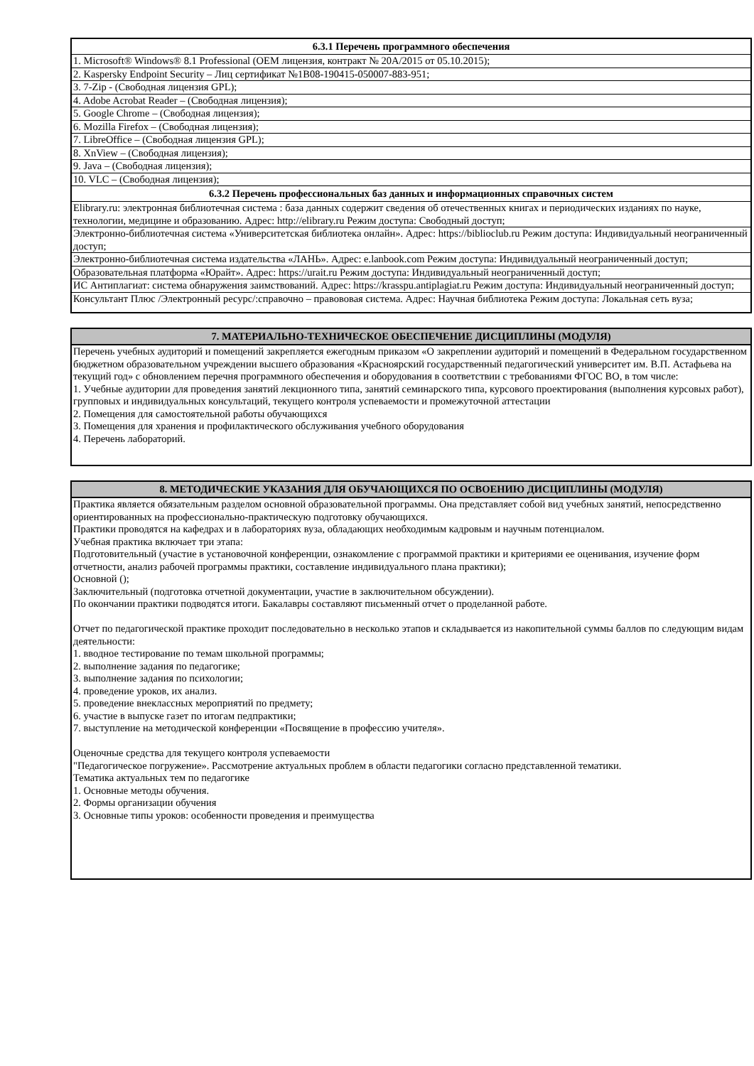| 6.3.1 Перечень программного обеспечения |
| --- |
| 1. Microsoft® Windows® 8.1 Professional (OEM лицензия, контракт № 20А/2015 от 05.10.2015); |
| 2. Kaspersky Endpoint Security – Лиц сертификат №1B08-190415-050007-883-951; |
| 3. 7-Zip - (Свободная лицензия GPL); |
| 4. Adobe Acrobat Reader – (Свободная лицензия); |
| 5. Google Chrome – (Свободная лицензия); |
| 6. Mozilla Firefox – (Свободная лицензия); |
| 7. LibreOffice – (Свободная лицензия GPL); |
| 8. XnView – (Свободная лицензия); |
| 9. Java – (Свободная лицензия); |
| 10. VLC – (Свободная лицензия); |
| 6.3.2 Перечень профессиональных баз данных и информационных справочных систем |
| Elibrary.ru: электронная библиотечная система : база данных содержит сведения об отечественных книгах и периодических изданиях по науке, технологии, медицине и образованию. Адрес: http://elibrary.ru Режим доступа: Свободный доступ; |
| Электронно-библиотечная система «Университетская библиотека онлайн». Адрес: https://biblioclub.ru Режим доступа: Индивидуальный неограниченный доступ; |
| Электронно-библиотечная система издательства «ЛАНЬ». Адрес: e.lanbook.com Режим доступа: Индивидуальный неограниченный доступ; |
| Образовательная платформа «Юрайт». Адрес: https://urait.ru Режим доступа: Индивидуальный неограниченный доступ; |
| ИС Антиплагиат: система обнаружения заимствований. Адрес: https://krasspu.antiplagiat.ru Режим доступа: Индивидуальный неограниченный доступ; |
| Консультант Плюс /Электронный ресурс/:справочно – правововая система. Адрес: Научная библиотека Режим доступа: Локальная сеть вуза; |
| 7. МАТЕРИАЛЬНО-ТЕХНИЧЕСКОЕ ОБЕСПЕЧЕНИЕ ДИСЦИПЛИНЫ (МОДУЛЯ) |
| --- |
| Перечень учебных аудиторий и помещений закрепляется ежегодным приказом «О закреплении аудиторий и помещений в Федеральном государственном бюджетном образовательном учреждении высшего образования «Красноярский государственный педагогический университет им. В.П. Астафьева на текущий год» с обновлением перечня программного обеспечения и оборудования в соответствии с требованиями ФГОС ВО, в том числе: 1. Учебные аудитории для проведения занятий лекционного типа, занятий семинарского типа, курсового проектирования (выполнения курсовых работ), групповых и индивидуальных консультаций, текущего контроля успеваемости и промежуточной аттестации 2. Помещения для самостоятельной работы обучающихся 3. Помещения для хранения и профилактического обслуживания учебного оборудования 4. Перечень лабораторий. |
| 8. МЕТОДИЧЕСКИЕ УКАЗАНИЯ ДЛЯ ОБУЧАЮЩИХСЯ ПО ОСВОЕНИЮ ДИСЦИПЛИНЫ (МОДУЛЯ) |
| --- |
| Практика является обязательным разделом основной образовательной программы. Она представляет собой вид учебных занятий, непосредственно ориентированных на профессионально-практическую подготовку обучающихся. Практики проводятся на кафедрах и в лабораториях вуза, обладающих необходимым кадровым и научным потенциалом. Учебная практика включает три этапа: Подготовительный (участие в установочной конференции, ознакомление с программой практики и критериями ее оценивания, изучение форм отчетности, анализ рабочей программы практики, составление индивидуального плана практики); Основной (); Заключительный (подготовка отчетной документации, участие в заключительном обсуждении). По окончании практики подводятся итоги. Бакалавры составляют письменный отчет о проделанной работе. Отчет по педагогической практике проходит последовательно в несколько этапов и складывается из накопительной суммы баллов по следующим видам деятельности: 1. вводное тестирование по темам школьной программы; 2. выполнение задания по педагогике; 3. выполнение задания по психологии; 4. проведение уроков, их анализ. 5. проведение внеклассных мероприятий по предмету; 6. участие в выпуске газет по итогам педпрактики; 7. выступление на методической конференции «Посвящение в профессию учителя». Оценочные средства для текущего контроля успеваемости "Педагогическое погружение». Рассмотрение актуальных проблем в области педагогики согласно представленной тематики. Тематика актуальных тем по педагогике 1. Основные методы обучения. 2. Формы организации обучения 3. Основные типы уроков: особенности проведения и преимущества |